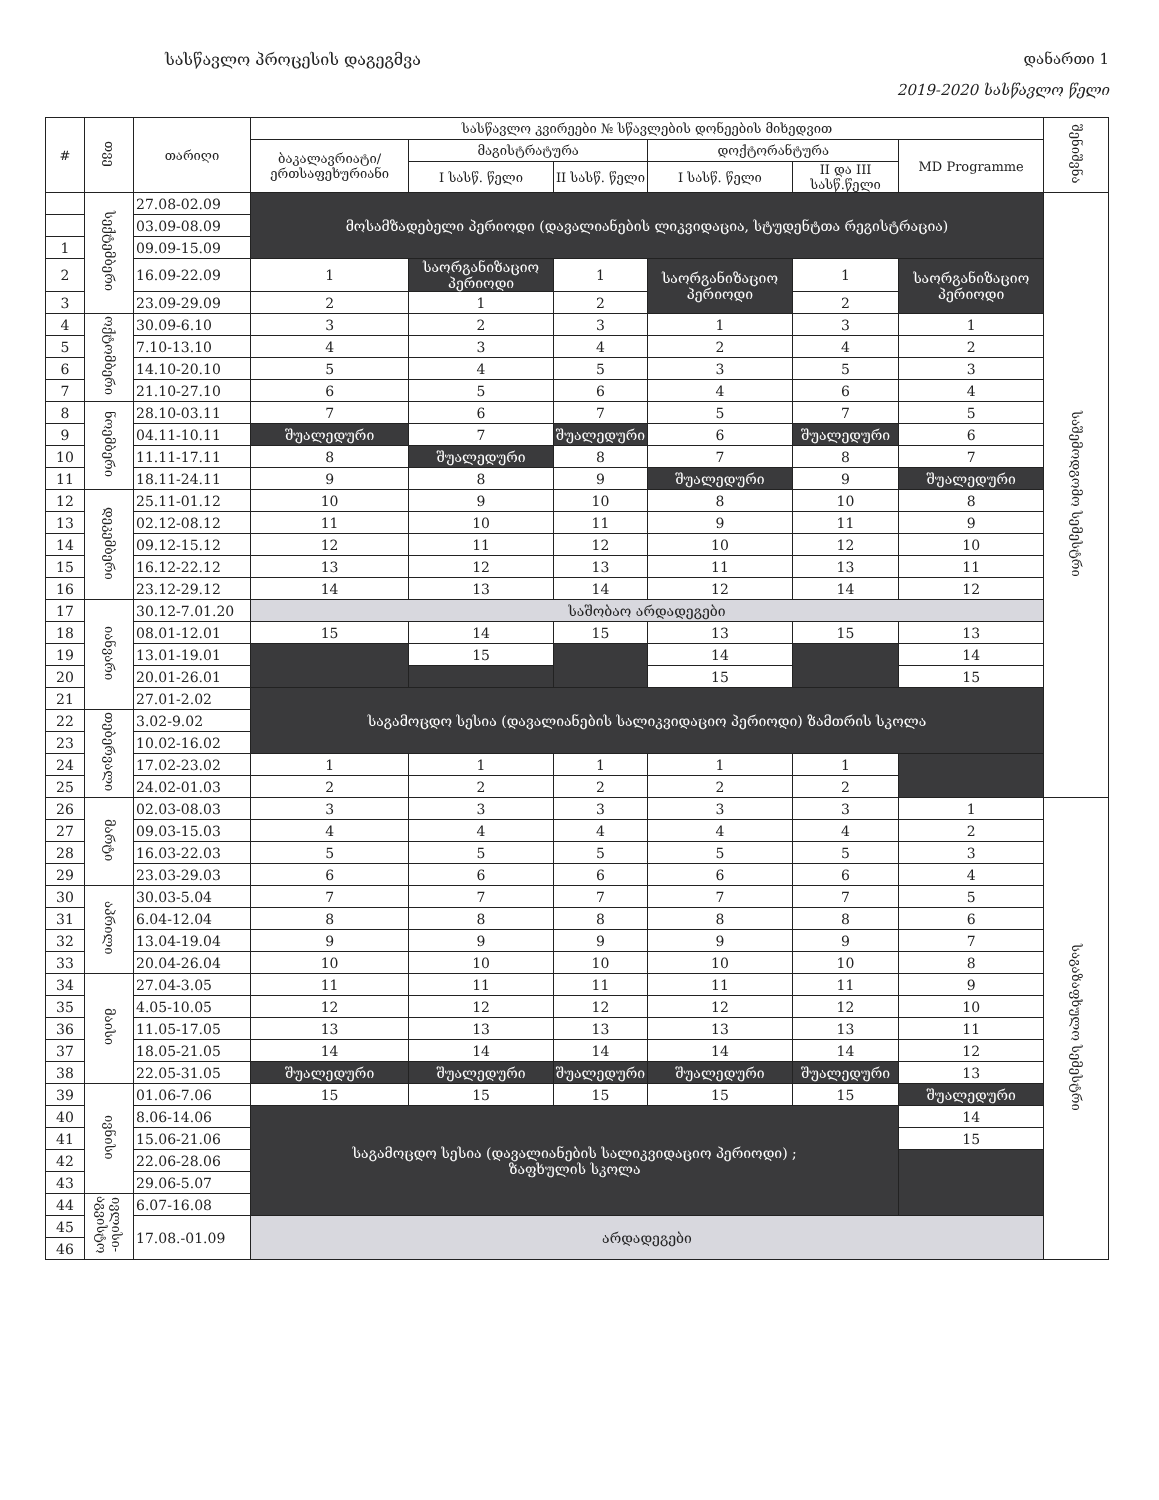სასწავლო პროცესის დაგეგმვა დანართი 1
2019-2020 სასწავლო წელი
| # | თვე | თარიღი | სასწავლო კვირეები № სწავლების დონეების მიხედვით | | | | | | შენიშვნა |
| --- | --- | --- | --- | --- | --- | --- | --- | --- | --- |
| | | | ბაკალავრიატი/ერთსაფეხურიანი | მაგისტრატურა | | დოქტორანტურა | | MD Programme | |
| | | | | I სასწ. წელი | II სასწ. წელი | I სასწ. წელი | II და III სასწ.წელი | | |
| | სექტემბერი | 27.08-02.09 | მოსამზადებელი პერიოდი (დავალიანების ლიკვიდაცია, სტუდენტთა რეგისტრაცია) | | | | | | საშემოდგომო სემესტრი |
| | | 03.09-08.09 | | | | | | | |
| 1 | | 09.09-15.09 | | | | | | | |
| 2 | | 16.09-22.09 | 1 | საორგანიზაციო პერიოდი | 1 | საორგანიზაციო პერიოდი | 1 | საორგანიზაციო პერიოდი | |
| 3 | | 23.09-29.09 | 2 | 1 | 2 | | 2 | | |
| 4 | ოქტომბერი | 30.09-6.10 | 3 | 2 | 3 | 1 | 3 | 1 | |
| 5 | | 7.10-13.10 | 4 | 3 | 4 | 2 | 4 | 2 | |
| 6 | | 14.10-20.10 | 5 | 4 | 5 | 3 | 5 | 3 | |
| 7 | | 21.10-27.10 | 6 | 5 | 6 | 4 | 6 | 4 | |
| 8 | ნოემბერი | 28.10-03.11 | 7 | 6 | 7 | 5 | 7 | 5 | |
| 9 | | 04.11-10.11 | შუალედური | 7 | შუალედური | 6 | შუალედური | 6 | |
| 10 | | 11.11-17.11 | 8 | შუალედური | 8 | 7 | 8 | 7 | |
| 11 | | 18.11-24.11 | 9 | 8 | 9 | შუალედური | 9 | შუალედური | |
| 12 | დეკემბერი | 25.11-01.12 | 10 | 9 | 10 | 8 | 10 | 8 | |
| 13 | | 02.12-08.12 | 11 | 10 | 11 | 9 | 11 | 9 | |
| 14 | | 09.12-15.12 | 12 | 11 | 12 | 10 | 12 | 10 | |
| 15 | | 16.12-22.12 | 13 | 12 | 13 | 11 | 13 | 11 | |
| 16 | | 23.12-29.12 | 14 | 13 | 14 | 12 | 14 | 12 | |
| 17 | იანვარი | 30.12-7.01.20 | საშობაო არდადეგები | | | | | | |
| 18 | | 08.01-12.01 | 15 | 14 | 15 | 13 | 15 | 13 | |
| 19 | | 13.01-19.01 | | 15 | | 14 | | 14 | |
| 20 | | 20.01-26.01 | | | | 15 | | 15 | |
| 21 | | 27.01-2.02 | საგამოცდო სესია (დავალიანების სალიკვიდაციო პერიოდი) ზამთრის სკოლა | | | | | | |
| 22 | თებერვალი | 3.02-9.02 | | | | | | | |
| 23 | | 10.02-16.02 | | | | | | | |
| 24 | | 17.02-23.02 | 1 | 1 | 1 | 1 | 1 | | |
| 25 | | 24.02-01.03 | 2 | 2 | 2 | 2 | 2 | | |
| 26 | მარტი | 02.03-08.03 | 3 | 3 | 3 | 3 | 3 | 1 | საგაზაფხულო სემესტრი |
| 27 | | 09.03-15.03 | 4 | 4 | 4 | 4 | 4 | 2 | |
| 28 | | 16.03-22.03 | 5 | 5 | 5 | 5 | 5 | 3 | |
| 29 | | 23.03-29.03 | 6 | 6 | 6 | 6 | 6 | 4 | |
| 30 | აპრილი | 30.03-5.04 | 7 | 7 | 7 | 7 | 7 | 5 | |
| 31 | | 6.04-12.04 | 8 | 8 | 8 | 8 | 8 | 6 | |
| 32 | | 13.04-19.04 | 9 | 9 | 9 | 9 | 9 | 7 | |
| 33 | | 20.04-26.04 | 10 | 10 | 10 | 10 | 10 | 8 | |
| 34 | მაისი | 27.04-3.05 | 11 | 11 | 11 | 11 | 11 | 9 | |
| 35 | | 4.05-10.05 | 12 | 12 | 12 | 12 | 12 | 10 | |
| 36 | | 11.05-17.05 | 13 | 13 | 13 | 13 | 13 | 11 | |
| 37 | | 18.05-21.05 | 14 | 14 | 14 | 14 | 14 | 12 | |
| 38 | | 22.05-31.05 | შუალედური | შუალედური | შუალედური | შუალედური | შუალედური | 13 | |
| 39 | ივნისი | 01.06-7.06 | 15 | 15 | 15 | 15 | 15 | შუალედური | |
| 40 | | 8.06-14.06 | საგამოცდო სესია (დავალიანების სალიკვიდაციო პერიოდი) ; ზაფხულის სკოლა | | | | | 14 | |
| 41 | | 15.06-21.06 | | | | | | 15 | |
| 42 | | 22.06-28.06 | | | | | | | |
| 43 | | 29.06-5.07 | | | | | | | |
| 44 | ივლისი-აგვისტო | 6.07-16.08 | | | | | | | |
| 45 | | 17.08.-01.09 | არდადეგები | | | | | | |
| 46 | | | | | | | | | |